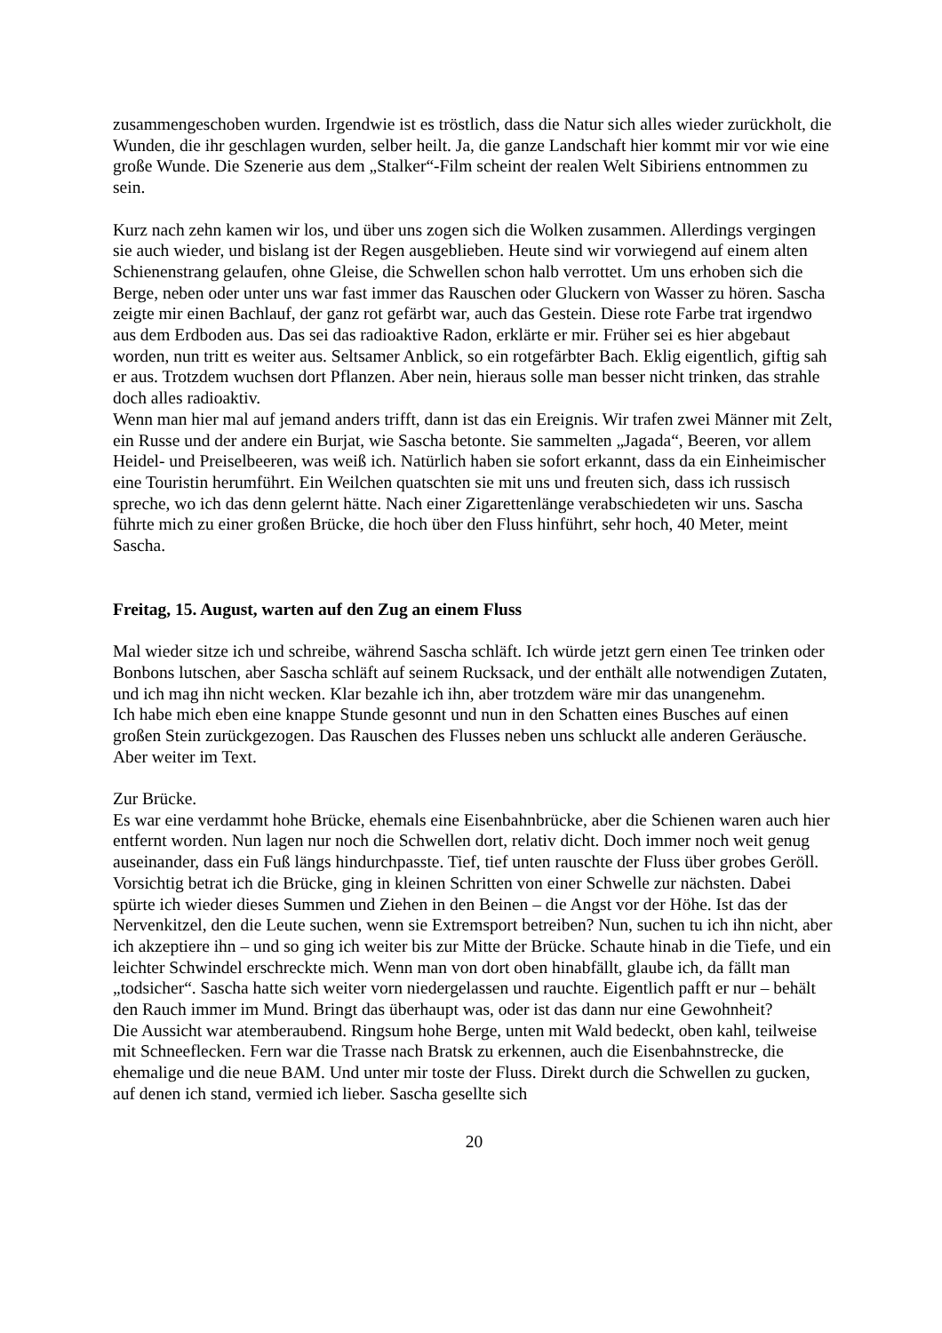zusammengeschoben wurden. Irgendwie ist es tröstlich, dass die Natur sich alles wieder zurückholt, die Wunden, die ihr geschlagen wurden, selber heilt. Ja, die ganze Landschaft hier kommt mir vor wie eine große Wunde. Die Szenerie aus dem „Stalker“-Film scheint der realen Welt Sibiriens entnommen zu sein.
Kurz nach zehn kamen wir los, und über uns zogen sich die Wolken zusammen. Allerdings vergingen sie auch wieder, und bislang ist der Regen ausgeblieben. Heute sind wir vorwiegend auf einem alten Schienenstrang gelaufen, ohne Gleise, die Schwellen schon halb verrottet. Um uns erhoben sich die Berge, neben oder unter uns war fast immer das Rauschen oder Gluckern von Wasser zu hören. Sascha zeigte mir einen Bachlauf, der ganz rot gefärbt war, auch das Gestein. Diese rote Farbe trat irgendwo aus dem Erdboden aus. Das sei das radioaktive Radon, erklärte er mir. Früher sei es hier abgebaut worden, nun tritt es weiter aus. Seltsamer Anblick, so ein rotgefärbter Bach. Eklig eigentlich, giftig sah er aus. Trotzdem wuchsen dort Pflanzen. Aber nein, hieraus solle man besser nicht trinken, das strahle doch alles radioaktiv.
Wenn man hier mal auf jemand anders trifft, dann ist das ein Ereignis. Wir trafen zwei Männer mit Zelt, ein Russe und der andere ein Burjat, wie Sascha betonte. Sie sammelten „Jagada“, Beeren, vor allem Heidel- und Preiselbeeren, was weiß ich. Natürlich haben sie sofort erkannt, dass da ein Einheimischer eine Touristin herumführt. Ein Weilchen quatschten sie mit uns und freuten sich, dass ich russisch spreche, wo ich das denn gelernt hätte. Nach einer Zigarettenlänge verabschiedeten wir uns. Sascha führte mich zu einer großen Brücke, die hoch über den Fluss hinführt, sehr hoch, 40 Meter, meint Sascha.
Freitag, 15. August, warten auf den Zug an einem Fluss
Mal wieder sitze ich und schreibe, während Sascha schläft. Ich würde jetzt gern einen Tee trinken oder Bonbons lutschen, aber Sascha schläft auf seinem Rucksack, und der enthält alle notwendigen Zutaten, und ich mag ihn nicht wecken. Klar bezahle ich ihn, aber trotzdem wäre mir das unangenehm.
Ich habe mich eben eine knappe Stunde gesonnt und nun in den Schatten eines Busches auf einen großen Stein zurückgezogen. Das Rauschen des Flusses neben uns schluckt alle anderen Geräusche.
Aber weiter im Text.
Zur Brücke.
Es war eine verdammt hohe Brücke, ehemals eine Eisenbahnbrücke, aber die Schienen waren auch hier entfernt worden. Nun lagen nur noch die Schwellen dort, relativ dicht. Doch immer noch weit genug auseinander, dass ein Fuß längs hindurchpasste. Tief, tief unten rauschte der Fluss über grobes Geröll. Vorsichtig betrat ich die Brücke, ging in kleinen Schritten von einer Schwelle zur nächsten. Dabei spürte ich wieder dieses Summen und Ziehen in den Beinen – die Angst vor der Höhe. Ist das der Nervenkitzel, den die Leute suchen, wenn sie Extremsport betreiben? Nun, suchen tu ich ihn nicht, aber ich akzeptiere ihn – und so ging ich weiter bis zur Mitte der Brücke. Schaute hinab in die Tiefe, und ein leichter Schwindel erschreckte mich. Wenn man von dort oben hinabfällt, glaube ich, da fällt man „todsicher“. Sascha hatte sich weiter vorn niedergelassen und rauchte. Eigentlich pafft er nur – behält den Rauch immer im Mund. Bringt das überhaupt was, oder ist das dann nur eine Gewohnheit?
Die Aussicht war atemberaubend. Ringsum hohe Berge, unten mit Wald bedeckt, oben kahl, teilweise mit Schneeflecken. Fern war die Trasse nach Bratsk zu erkennen, auch die Eisenbahnstrecke, die ehemalige und die neue BAM. Und unter mir toste der Fluss. Direkt durch die Schwellen zu gucken, auf denen ich stand, vermied ich lieber. Sascha gesellte sich
20